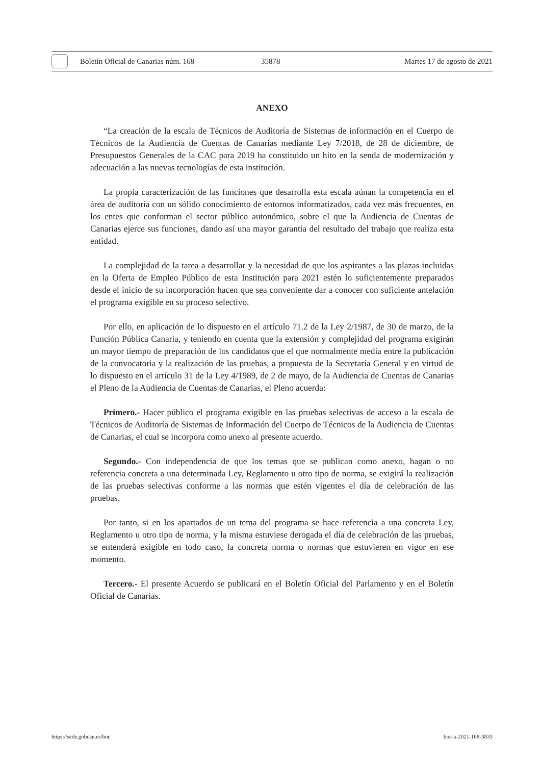Boletín Oficial de Canarias núm. 168 35878 Martes 17 de agosto de 2021
ANEXO
“La creación de la escala de Técnicos de Auditoría de Sistemas de información en el Cuerpo de Técnicos de la Audiencia de Cuentas de Canarias mediante Ley 7/2018, de 28 de diciembre, de Presupuestos Generales de la CAC para 2019 ha constituido un hito en la senda de modernización y adecuación a las nuevas tecnologías de esta institución.
La propia caracterización de las funciones que desarrolla esta escala aúnan la competencia en el área de auditoría con un sólido conocimiento de entornos informatizados, cada vez más frecuentes, en los entes que conforman el sector público autonómico, sobre el que la Audiencia de Cuentas de Canarias ejerce sus funciones, dando así una mayor garantía del resultado del trabajo que realiza esta entidad.
La complejidad de la tarea a desarrollar y la necesidad de que los aspirantes a las plazas incluidas en la Oferta de Empleo Público de esta Institución para 2021 estén lo suficientemente preparados desde el inicio de su incorporación hacen que sea conveniente dar a conocer con suficiente antelación el programa exigible en su proceso selectivo.
Por ello, en aplicación de lo dispuesto en el artículo 71.2 de la Ley 2/1987, de 30 de marzo, de la Función Pública Canaria, y teniendo en cuenta que la extensión y complejidad del programa exigirán un mayor tiempo de preparación de los candidatos que el que normalmente media entre la publicación de la convocatoria y la realización de las pruebas, a propuesta de la Secretaría General y en virtud de lo dispuesto en el artículo 31 de la Ley 4/1989, de 2 de mayo, de la Audiencia de Cuentas de Canarias el Pleno de la Audiencia de Cuentas de Canarias, el Pleno acuerda:
Primero.- Hacer público el programa exigible en las pruebas selectivas de acceso a la escala de Técnicos de Auditoría de Sistemas de Información del Cuerpo de Técnicos de la Audiencia de Cuentas de Canarias, el cual se incorpora como anexo al presente acuerdo.
Segundo.- Con independencia de que los temas que se publican como anexo, hagan o no referencia concreta a una determinada Ley, Reglamento u otro tipo de norma, se exigirá la realización de las pruebas selectivas conforme a las normas que estén vigentes el día de celebración de las pruebas.
Por tanto, si en los apartados de un tema del programa se hace referencia a una concreta Ley, Reglamento u otro tipo de norma, y la misma estuviese derogada el día de celebración de las pruebas, se entenderá exigible en todo caso, la concreta norma o normas que estuvieren en vigor en ese momento.
Tercero.- El presente Acuerdo se publicará en el Boletín Oficial del Parlamento y en el Boletín Oficial de Canarias.
https://sede.gobcan.es/boc boc-a-2021-168-3833